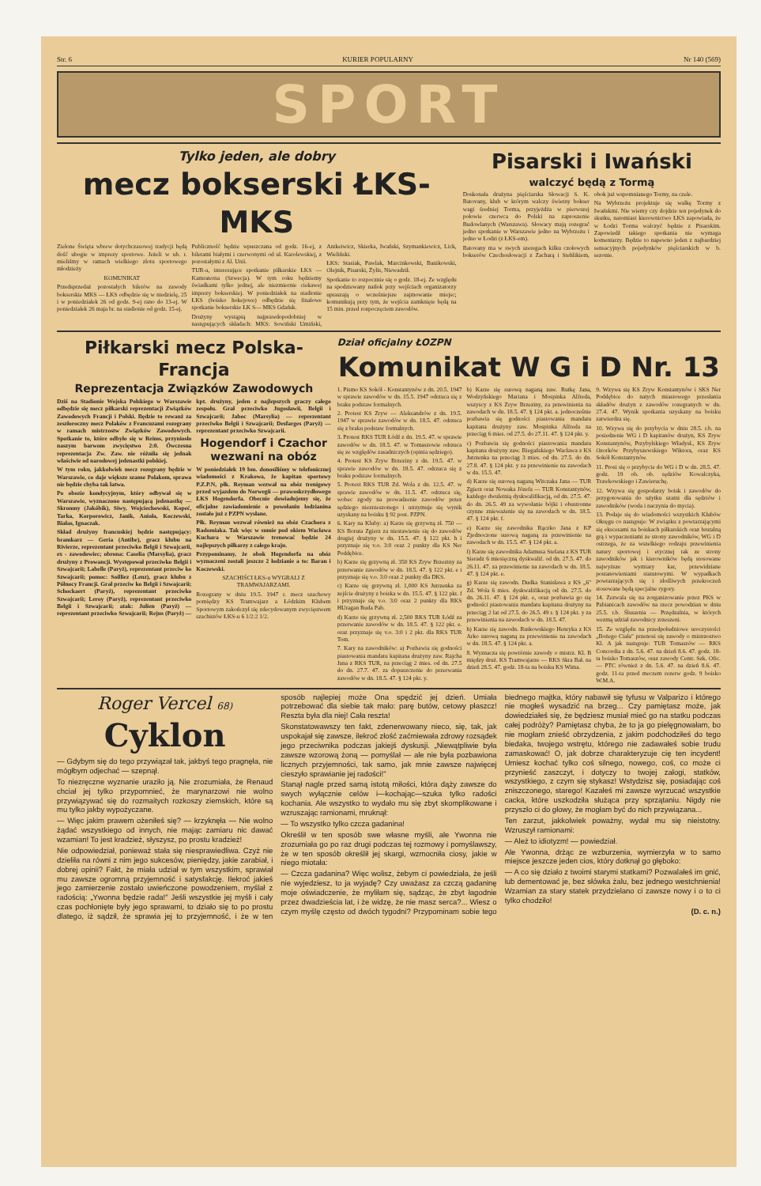Str. 6 KURIER POPULARNY Nr 140 (569)
SPORT
Tylko jeden, ale dobry
mecz bokserski ŁKS-MKS
Zielone Święta wbrew dotychczasowej tradycji będą dość ubogie w imprezy sportowe. Jeżeli w ub. r. mieliśmy w ramach wielkiego zlotu sportowego młodzieży
KOMUNIKAT
Przedsprzedaż pozostałych biletów na zawody bokserskie MKS — ŁKS odbędzie się w niedzielę, 25 i w poniedziałek 26 od godz. 9-ej rano do 13-ej. W poniedziałek 26 maja br. na stadionie od godz. 15-ej.
Publiczność będzie wpuszczana od godz. 16-ej, z biletami białymi i czerwonymi od ul. Karolewskiej, z pozostałymi z Al. Unii.
TUR-a, interesujące spotkanie piłkarskie ŁKS — Kamraterna (Szwecja). W tym roku będziemy świadkami tylko jednej, ale niezmiernie ciekawej imprezy bokserskiej. W poniedziałek na stadionie ŁKS (boisko hokejowe) odbędzie się finałowe spotkanie bokserskie ŁK S— MKS Gdańsk.
Drużyny wystąpią najprawdopodobniej w następujących składach: MKS: Sowiński Umiński, Antkeiwicz, Skierka, Iwański, Szymankiewicz, Lick, Wieliński.
ŁKS: Stasiak, Pawlak, Marcinkowski, Banikowski, Olejnik, Pisarski, Żylis, Niewadził.
Spotkanie to rozpocznie się o godz. 18-ej. Ze względu na spodziewany natłok przy wejściach organizatorzy upraszają o wcześniejsze zajmowanie miejsc; komunikują przy tym, że wejścia zamknięte będą na 15 min. przed rozpoczęciem zawodów.
Pisarski i Iwański
walczyć będą z Tormą
Doskonała drużyna pięściarska Słowacji S. K. Batovany, klub w którym walczy świetny bokser wagi średniej Torma, przyjeżdża w pierwszej połowie czerwca do Polski na zaproszenie Budowlanych (Warszawa). Słowacy mają rozegrać jedno spotkanie w Warszawie jedno na Wybrzeżu i jedno w Łodzi (z ŁKS-em).
Batovany ma w swych szeregach kilku czołowych bokserów Czechosłowacji z Zacharą i Stehlikiem, obok już wspomnianego Tormy, na czele.
Na Wybrzeżu projektuje się walkę Tormy z Iwańskmi. Nie wiemy czy dojdzie ten pojedynek do skutku, natomiast kierownictwo ŁKS zapowiada, że w Łodzi Torma walczyć będzie z Pisarskim. Zapowiedź takiego spotkania nie wymaga komentarzy. Będzie to napewno jeden z najbardziej sensacyjnych pojedynków pięściarskich w b. sezonie.
Piłkarski mecz Polska-Francja
Reprezentacja Związków Zawodowych
Dziś na Stadionie Wojska Polskiego w Warszawie odbędzie się mecz piłkarski reprezentacji Związków Zawodowych Francji i Polski. Będzie to rewanż za zeszłoroczny mecz Polaków z Francuzami rozegrany w ramach mistrzostw Związków Zawodowych. Spotkanie to, które odbyło się w Reims, przyniosło naszym barwom zwycięstwo 2:0. Ówczesna reprezentacja Zw. Zaw. nie różniła się jednak właściwie od narodowej jedenastki polskiej.
W tym roku, jakkolwiek mecz rozegrany będzie w Warszawie, co daje większe szanse Polakom, sprawa nie będzie chyba tak łatwa.
Po obozie kondycyjnym, który odbywał się w Warszawie, wyznaczono następującą jedenastkę — Skromny (Jakóbik), Siwy, Wojciechowski, Kopeć, Tarka, Korporowicz, Janik, Anioła, Koczewski, Białas, Ignaczak.
Skład drużyny francuskiej będzie następujący: bramkarz — Geria (Antibe), gracz klubu na Rivierze, reprezentant przeciwko Belgii i Szwajcarii, ex - zawodowiec; obrona: Caselia (Marsylia), gracz drużyny z Prowancji. Występował przeciwko Belgii i Szwajcarii; Labelle (Paryż), reprezentant przeciw ko Szwajcarii; pomoc: Soilliez (Lenz), gracz klubu z Północy Francji. Grał przeciw ko Belgii i Szwajcarii; Schockaert (Paryż), reprezentant przeciwko Szwajcarii; Leroy (Paryż), reprezentant przeciwko Belgii i Szwajcarii; atak: Julien (Paryż) — reprezentant przeciwko Szwajcarii; Rejus (Paryż) — kpt. drużyny, jeden z najlepszych graczy całego zespołu. Grał przeciwko Jugosławii, Belgii i Szwajcarii; Jaboc (Marsylia) — reprezentant przeciwko Belgii i Szwajcarii; Desfarges (Paryż) — reprezentant przeciwko Szwajcarii.
Hogendorf i Czachor wezwani na obóz
W poniedziałek 19 bm. donosiliśmy w telefonicznej wiadomości z Krakowa, że kapitan sportowy P.Z.P.N, płk. Reyman wezwał na obóz trenigowy przed wyjazdem do Norwegii — prawoskrzydłowego ŁKS Hogendorfa. Obecnie dowiadujemy się, że oficjalne zawiadomienie o powołaniu łodzianina zostało już z PZPN wysłane.
Płk. Reyman wezwał również na obóz Czachora z Radomiaka. Tak więc w sumie pod okiem Wacława Kuchara w Warszawie trenować będzie 24 najlepszych piłkarzy z całego kraju.
Przypominamy, że obok Hogendorfa na obóz wyznaczeni zostali jeszcze 2 łodzianie a to: Baran i Koczewski.
SZACHIŚCI ŁKS-u WYGRALI Z TRAMWAJARZAMI.
Rozegrany w dniu 19.5. 1947 r. mecz szachowy pomiędzy KS Tramwajarz a Łódzkim Klubem Sportowym zakończył się zdecydowanym zwycięstwem szachistów ŁKS-u 6 1/2:2 1/2.
Dział oficjalny ŁOZPN
Komunikat W G i D Nr. 13
1. Pismo KS Sokół - Konstantynów z dn. 20.5. 1947 w sprawie zawodów w dn. 15.5. 1947 odrzuca się z braku podstaw formalnych.
2. Protest KS Zryw — Aleksandrów z dn. 19.5. 1947 w sprawie zawodów w dn. 18.5. 47. odrzuca się z braku podstaw formalnych.
3. Protest RKS TUR Łódź z dn. 19.5. 47. w sprawie zawodów w dn. 18.5. 47. w Tomaszowie odrzuca się ze względów zasadniczych (opinia sędziego).
4. Protest KS Zryw Brzeziny z dn. 19.5. 47. w sprawie zawodów w dn. 18.5. 47. odrzuca się z braku podstaw formalnych.
5. Protest RKS TUR Zd. Wola z dn. 12.5. 47. w sprawie zawodów w dn. 11.5. 47. odrzuca się, wobec zgody na prowadzenie zawodów przez sędziego niezrzeszonego i utrzymuje się wynik uzyskany na boisku § 92 post. PZPN.
6. Kary na Kluby: a) Karze się grzywną zł. 750 — KS Boruta Zgierz za niestawienie się do zawodów drugiej drużyny w dn. 15.5. 47. § 122 pkt. h i przyznaje się v.o. 3:0 oraz 2 punkty dla KS Ner Poddębice.
b) Karze się grzywną zł. 350 KS Zryw Brzeziny za przerwanie zawodów w dn. 18.5. 47. § 122 pkt. e i przyznaje się v.o. 3:0 oraz 2 punkty dla DKS.
c) Karze się grzywną zł. 1,000 KS Jutrzenka za zejście drużyny z boiska w dn. 15.5. 47. § 122 pkt. f i przyznaje się v.o. 3:0 oraz 2 punkty dla RKS HUragan Ruda Pab.
d) Karze się grzywną zł. 2,500 RKS TUR Łódź za przerwanie zawodów w dn. 18.5. 47. § 122 pkt. e. oraz przyznaje się v.o. 3:0 i 2 pkt. dla RKS TUR Tom.
7. Kary na zawodników: a) Pozbawia się godności piastowania mandatu kapitana drużyny zaw. Rajcha Jana z RKS TUR, na przeciąg 2 mies. od dn. 27.5 do dn. 27.7. 47. za dopuszczenie do przerwania zawodów w dn. 18.5. 47. § 124 pkt. y.
b) Karze się surową naganą zaw. Rutkę Jana, Wodzyńskiego Mariana i Mospinka Alfreda, wszyscy z KS Zryw Brzeziny, za przewinienia na zawodach w dn. 18.5. 47. § 124 pkt. a. jednocześnie pozbawia się godności piastowania mandatu kapitana drużyny zaw. Mospinka Alfreda na przeciąg 6 mies. od 27.5. do 27.11. 47. § 124 pkt. y.
c) Pozbawia się godności piastowania mandatu kapitana drużyny zaw. Biegańskiego Wacława z KS Jutrzenka na przeciąg 3 mies. od dn. 27.5. do dn. 27.8. 47. § 124 pkt. y za przewinienie na zawodach w dn. 15.5. 47.
d) Karze się surową naganą Witczaka Jana — TUR Zgierz oraz Nowaka Józefa — TUR Konstantynów, każdego dwuletnią dyskwalifikacją, od dn. 27.5. 47. do dn. 26.5. 49 za wywołanie bójki i obustronne czynne znieważenie się na zawodach w dn. 18.5. 47. § 124 pkt. f.
e) Karze się zawodnika Rączko Jana z KP Zjednoczone surową naganą za przewinienie na zawodach w dn. 15.5. 47. § 124 pkt. a.
f) Karze się zawodnika Adamusa Stefana z KS TUR Sieradz 6 miesięczną dyskwalif. od dn. 27.5. 47. do 26.11. 47. za przewinienie na zawodach w dn. 18.5. 47. § 124 pkt. e.
g) Karze się zawodn. Dudka Stanisława z KS „6" Zd. Wola 6 mies. dyskwalifikacją od dn. 27.5. do dn. 26.11. 47. § 124 pkt. e, oraz pozbawia go się godności piastowania mandatu kapitana drużyny na przeciąg 2 lat od 27.5. do 26.5. 49 r. § 124 pkt. y za przewinienia na zawodach w dn. 18.5. 47.
h) Karze się zawodn. Rutkowskiego Henryka z KS Arko surową naganą za przewinienie na zawodach w dn. 18.5. 47. § 124 pkt. a.
8. Wyznacza się powtórnie zawody o mistrz. Kl. B między druż. KS Tramwajarze — RKS Skra Bał. na dzień 28.5. 47. godz. 18-ta na boisku KS Wima.
9. Wzywa się KS Zryw Konstantynów i SKS Ner Poddębice do natych miastowego przesłania składów drużyn z zawodów rozegranych w dn. 27.4. 47. Wynik spotkania uzyskany na boisku zatwierdza się.
10. Wzywa się do przybycia w dniu 28.5. r.b. na posiedzenie WG i D kapitanów drużyn, KS Zryw Konstantynów, Przybylskiego Władysł., KS Zryw Ozorków Przybyszewskiego Wiktora, oraz KS Sokół Konstantynów.
11. Prosi się o przybycie do WG i D w dn. 28.5. 47. godz. 19 ob. ob. sędziów Kowalczyka, Trawkowskiego i Zawieruchę.
12. Wzywa się gospodarzy boisk i zawodów do przygotowania do użytku szatni dla sędziów i zawodników (woda i naczynia do mycia).
13. Podaje się do wiadomości wszystkich Klubów Okręgu co następuje: W związku z powtarzającymi się ekscesami na boiskach piłkarskich oraz brutalną grą i wypaczeniami ze strony zawodników, WG i D ostrzega, że za wszelkiego rodzaju przewinienia natury sportowej i etycznej tak ze strony zawodników jak i kierowników będą stosowane najwyższe wymiary kar, przewidziane postanowieniami statutowymi. W wypadkach powtarzających się i złośliwych przekroczeń stosowane będą specjalne rygory.
14. Zezwala się na zorganizowanie przez PKS w Pabianicach zawodów na rzecz powodzian w dniu 25.5. r.b. Ślusarnia — Przędzalnia, w których wezmą udział zawodnicy zrzeszeni.
15. Ze względu na przedpołudniowe uroczystości „Bożego Ciała" przenosi się zawody o mistrzostwo Kl. A jak następuje: TUR Tomaszów — RKS Concordia z dn. 5.6. 47. na dzień 8.6. 47. godz. 18-ta boisko Tomaszów, oraz zawody Centr. Szk. Ofic. — PTC również z dn. 5.6. 47. na dzień 8.6. 47. godz. 11-ta przed meczem rezerw godz. 9 boisko W.M.A.
Roger Vercel 68)
Cyklon
— Gdybym się do tego przywiązał tak, jakbyś tego pragnęła, nie mógłbym odjechać — szepnął.
To niezręczne wyznanie uraziło ją. Nie zrozumiała, że Renaud chciał jej tylko przypomnieć, że marynarzowi nie wolno przywiązywać się do rozmaitych rozkoszy ziemskich, które są mu tylko jakby wypożyczane.
— Więc jakim prawem ożeniłeś się? — krzyknęła — Nie wolno żądać wszystkiego od innych, nie mając zamiaru nic dawać wzamian! To jest kradzież, słyszysz, po prostu kradzież!
Nie odpowiedział, ponieważ stała się niesprawiedliwa. Czyż nie dzieliła na równi z nim jego sukcesów, pieniędzy, jakie zarabiał, i dobrej opinii? Fakt, że miała udział w tym wszystkim, sprawiał mu zawsze ogromną przyjemność i satysfakcję. Ilekroć jakieś jego zamierzenie zostało uwieńczone powodzeniem, myślał z radością: „Ywonna będzie rada!" Jeśli wszystkie jej myśli i cały czas pochłonięte były jego sprawami, to działo się to po prostu dlatego, iż sądził, że sprawia jej to przyjemność, i że w ten sposób najlepiej może Ona spędzić jej dzień. Umiała potrzebować dla siebie tak mało: parę butów, cetowy płaszcz! Reszta była dla niej! Cała reszta!
Skonstatowawszy ten fakt, zdenerwowany nieco, się, tak, jak uspokajał się zawsze, ilekroć złość zaćmiewała zdrowy rozsądek jego przeciwnika podczas jakiejś dyskusji. „Niewątpliwie była zawsze wzorową żoną — pomyślał — ale nie była pozbawiona licznych przyjemności, tak samo, jak mnie zawsze najwięcej cieszyło sprawianie jej radości!"
Stanął nagle przed samą istotą miłości, która dąży zawsze do swych wyłącznie celów i—kochając—szuka tylko radości kochania. Ale wszystko to wydało mu się zbyt skomplikowane i wzruszając ramionami, mruknął:
— To wszystko tylko czcza gadanina!
Określił w ten sposób swe własne myśli, ale Ywonna nie zrozumiała go po raz drugi podczas tej rozmowy i pomyślawszy, że w ten sposób określił jej skargi, wzmocniła ciosy, jakie w niego miotała:
— Czcza gadanina? Więc wolisz, żebym ci powiedziała, że jeśli nie wyjedziesz, to ja wyjadę? Czy uważasz za czczą gadaninę moje oświadczenie, że myliłam się, sądząc, że zbyt łagodnie przez dwadzieścia lat, i że widzę, że nie masz serca?... Wiesz o czym myślę często od dwóch tygodni? Przypominam sobie tego biednego majtka, który nabawił się tyfusu w Valparizo i którego nie mogłeś wysadzić na brzeg... Czy pamiętasz może, jak dowiedziałeś się, że będziesz musiał mieć go na statku podczas całej podróży? Pamiętasz chyba, że to ja go pielęgnowałam, bo nie mogłam znieść obrzydzenia, z jakim podchodziłeś do tego biedaka, twojego wstrętu, którego nie zadawałeś sobie trudu zamaskować! O, jak dobrze charakteryzuje cię ten incydent! Umiesz kochać tylko coś silnego, nowego, coś, co może ci przynieść zaszczyt, i dotyczy to twojej załogi, statków, wszystkiego, z czym się stykasz! Wstydzisz się, posiadając coś zniszczonego, starego! Kazałeś mi zawsze wyrzucać wszystkie cacka, które uszkodziła służąca przy sprzątaniu. Nigdy nie przyszło ci do głowy, że mogłam być do nich przywiązana...
Ten zarzut, jakkolwiek poważny, wydał mu się nieistotny. Wzruszył ramionami:
— Ależ to idiotyzm! — powiedział.
Ale Ywonna, drżąc ze wzburzenia, wymierzyła w to samo miejsce jeszcze jeden cios, który dotknął go głęboko:
— A co się działo z twoimi starymi statkami? Pozwalałeś im gnić, lub dementować je, bez słówka żalu, bez jednego westchnienia! Wzamian za stary statek przydzielano ci zawsze nowy i o to ci tylko chodziło!
(D. c. n.)